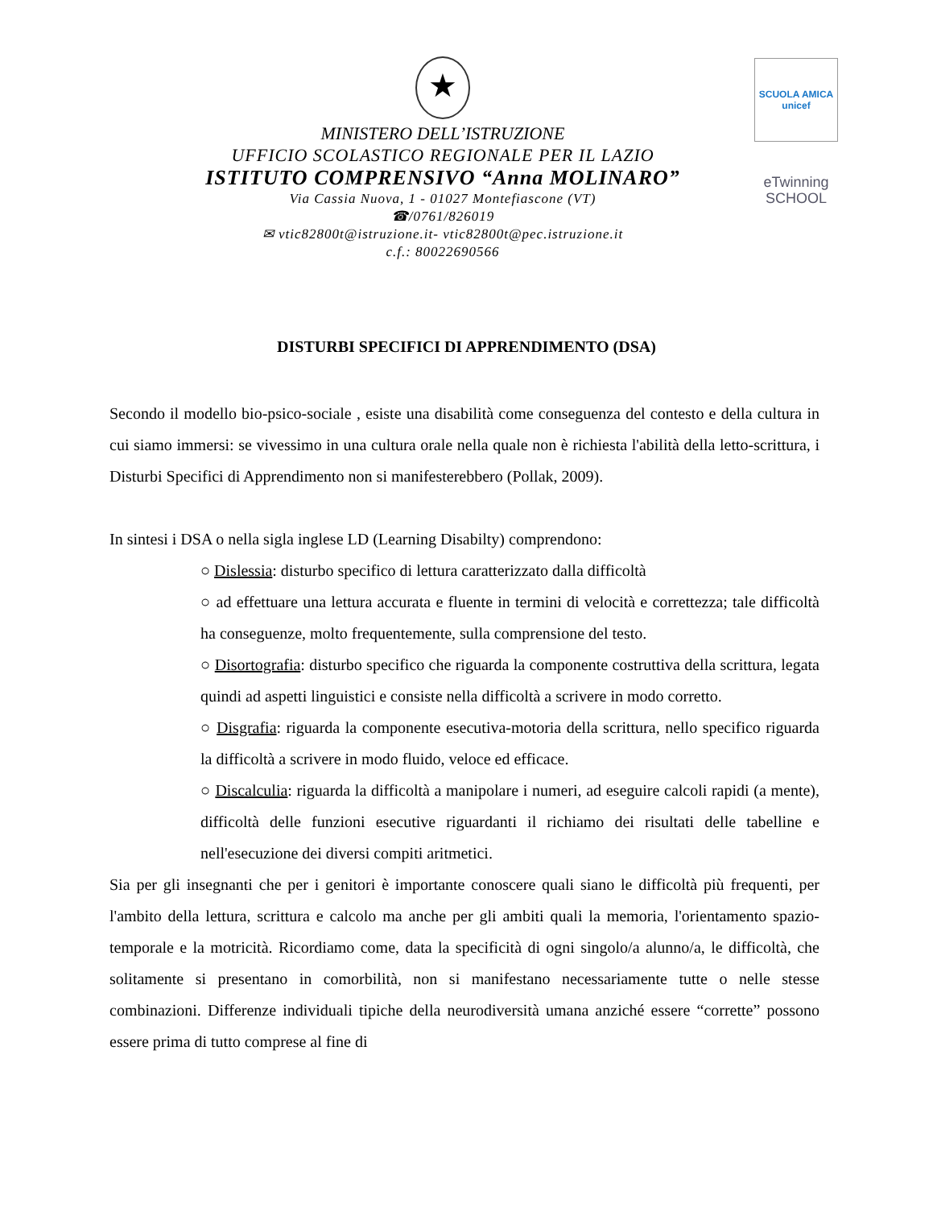SCUOLA AMICA
unicef
eTwinning
SCHOOL
★
MINISTERO DELL’ISTRUZIONE
UFFICIO SCOLASTICO REGIONALE PER IL LAZIO
ISTITUTO COMPRENSIVO “Anna MOLINARO”
Via Cassia Nuova, 1 - 01027 Montefiascone (VT)
☎/0761/826019
✉ vtic82800t@istruzione.it- vtic82800t@pec.istruzione.it
c.f.: 80022690566
DISTURBI SPECIFICI DI APPRENDIMENTO (DSA)
Secondo il modello bio-psico-sociale , esiste una disabilità come conseguenza del contesto e della cultura in cui siamo immersi: se vivessimo in una cultura orale nella quale non è richiesta l'abilità della letto-scrittura, i Disturbi Specifici di Apprendimento non si manifesterebbero (Pollak, 2009).
In sintesi i DSA o nella sigla inglese LD (Learning Disabilty) comprendono:
○ Dislessia: disturbo specifico di lettura caratterizzato dalla difficoltà
○ ad effettuare una lettura accurata e fluente in termini di velocità e correttezza; tale difficoltà ha conseguenze, molto frequentemente, sulla comprensione del testo.
○ Disortografia: disturbo specifico che riguarda la componente costruttiva della scrittura, legata quindi ad aspetti linguistici e consiste nella difficoltà a scrivere in modo corretto.
○ Disgrafia: riguarda la componente esecutiva-motoria della scrittura, nello specifico riguarda la difficoltà a scrivere in modo fluido, veloce ed efficace.
○ Discalculia: riguarda la difficoltà a manipolare i numeri, ad eseguire calcoli rapidi (a mente), difficoltà delle funzioni esecutive riguardanti il richiamo dei risultati delle tabelline e nell'esecuzione dei diversi compiti aritmetici.
Sia per gli insegnanti che per i genitori è importante conoscere quali siano le difficoltà più frequenti, per l'ambito della lettura, scrittura e calcolo ma anche per gli ambiti quali la memoria, l'orientamento spazio-temporale e la motricità. Ricordiamo come, data la specificità di ogni singolo/a alunno/a, le difficoltà, che solitamente si presentano in comorbilità, non si manifestano necessariamente tutte o nelle stesse combinazioni. Differenze individuali tipiche della neurodiversità umana anziché essere “corrette” possono essere prima di tutto comprese al fine di